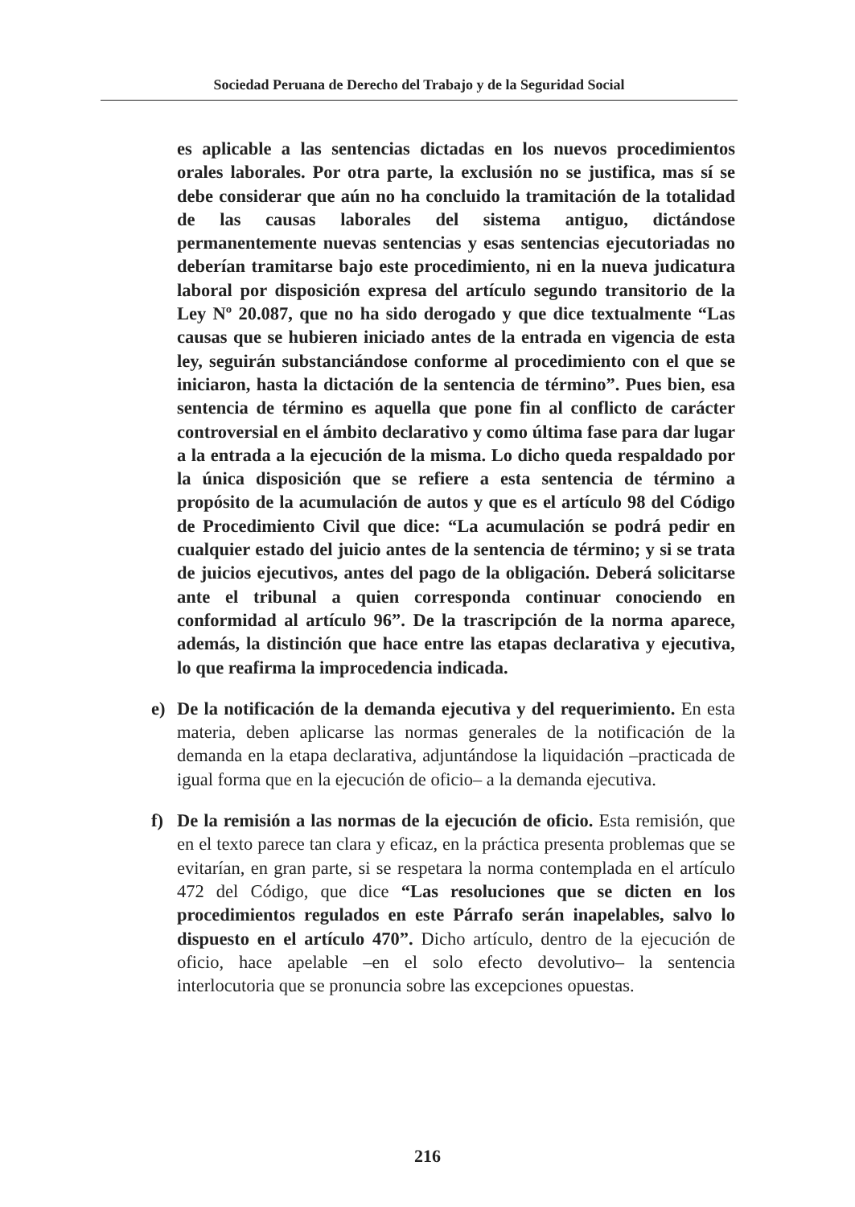Sociedad Peruana de Derecho del Trabajo y de la Seguridad Social
es aplicable a las sentencias dictadas en los nuevos procedimientos orales laborales. Por otra parte, la exclusión no se justifica, mas sí se debe considerar que aún no ha concluido la tramitación de la totalidad de las causas laborales del sistema antiguo, dictándose permanentemente nuevas sentencias y esas sentencias ejecutoriadas no deberían tramitarse bajo este procedimiento, ni en la nueva judicatura laboral por disposición expresa del artículo segundo transitorio de la Ley Nº 20.087, que no ha sido derogado y que dice textualmente “Las causas que se hubieren iniciado antes de la entrada en vigencia de esta ley, seguirán substanciándose conforme al procedimiento con el que se iniciaron, hasta la dictación de la sentencia de término”. Pues bien, esa sentencia de término es aquella que pone fin al conflicto de carácter controversial en el ámbito declarativo y como última fase para dar lugar a la entrada a la ejecución de la misma. Lo dicho queda respaldado por la única disposición que se refiere a esta sentencia de término a propósito de la acumulación de autos y que es el artículo 98 del Código de Procedimiento Civil que dice: “La acumulación se podrá pedir en cualquier estado del juicio antes de la sentencia de término; y si se trata de juicios ejecutivos, antes del pago de la obligación. Deberá solicitarse ante el tribunal a quien corresponda continuar conociendo en conformidad al artículo 96”. De la trascripción de la norma aparece, además, la distinción que hace entre las etapas declarativa y ejecutiva, lo que reafirma la improcedencia indicada.
e) De la notificación de la demanda ejecutiva y del requerimiento. En esta materia, deben aplicarse las normas generales de la notificación de la demanda en la etapa declarativa, adjuntándose la liquidación –practicada de igual forma que en la ejecución de oficio– a la demanda ejecutiva.
f) De la remisión a las normas de la ejecución de oficio. Esta remisión, que en el texto parece tan clara y eficaz, en la práctica presenta problemas que se evitarían, en gran parte, si se respetara la norma contemplada en el artículo 472 del Código, que dice “Las resoluciones que se dicten en los procedimientos regulados en este Párrafo serán inapelables, salvo lo dispuesto en el artículo 470”. Dicho artículo, dentro de la ejecución de oficio, hace apelable –en el solo efecto devolutivo– la sentencia interlocutoria que se pronuncia sobre las excepciones opuestas.
216